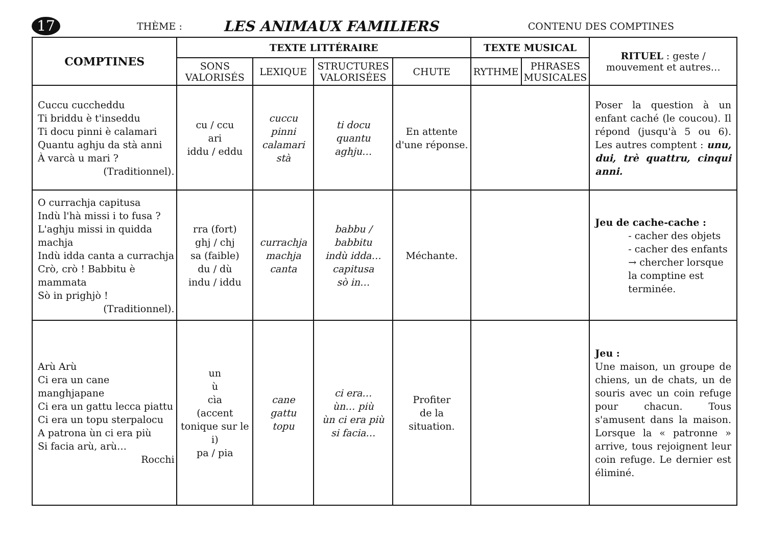17
THÈME :
LES ANIMAUX FAMILIERS
CONTENU DES COMPTINES
| COMPTINES | TEXTE LITTÉRAIRE | | | | TEXTE MUSICAL | | RITUEL : geste / mouvement et autres… |
| --- | --- | --- | --- | --- | --- | --- | --- |
| | SONS VALORISÉS | LEXIQUE | STRUCTURES VALORISÉES | CHUTE | RYTHME | PHRASES MUSICALES | |
| Cuccu cuccheddu Ti briddu è t'inseddu Ti docu pinni è calamari Quantu aghju da stà anni À varcà u mari ? (Traditionnel). | cu / ccu ari iddu / eddu | cuccu pinni calamari stà | ti docu quantu aghju… | En attente d'une réponse. | | | Poser la question à un enfant caché (le coucou). Il répond (jusqu'à 5 ou 6). Les autres comptent : unu, dui, trè quattru, cinqui anni. |
| O currachja capitusa Indù l'hà missi i to fusa ? L'aghju missi in quidda machja Indù idda canta a currachja Crò, crò ! Babbitu è mammata Sò in prighjò ! (Traditionnel). | rra (fort) ghj / chj sa (faible) du / dù indu / iddu | currachja machja canta | babbu / babbitu indù idda… capitusa sò in… | Méchante. | | | Jeu de cache-cache : - cacher des objets - cacher des enfants → chercher lorsque la comptine est terminée. |
| Arù Arù Ci era un cane manghjapane Ci era un gattu lecca piattu Ci era un topu sterpalocu A patrona ùn ci era più Si facia arù, arù… Rocchi | un ù cìa (accent tonique sur le i) pa / pia | cane gattu topu | ci era… ùn… più ùn ci era più si facia… | Profiter de la situation. | | | Jeu : Une maison, un groupe de chiens, un de chats, un de souris avec un coin refuge pour chacun. Tous s'amusent dans la maison. Lorsque la « patronne » arrive, tous rejoignent leur coin refuge. Le dernier est éliminé. |